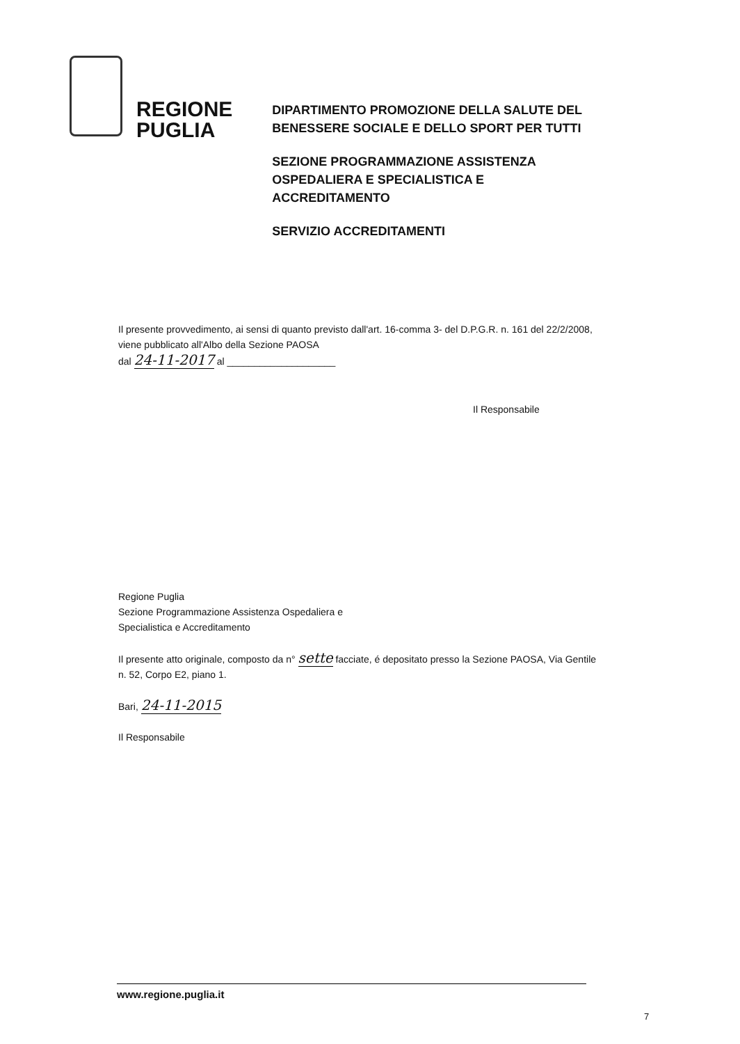REGIONE
PUGLIA
DIPARTIMENTO PROMOZIONE DELLA SALUTE DEL
BENESSERE SOCIALE E DELLO SPORT PER TUTTI
SEZIONE PROGRAMMAZIONE ASSISTENZA
OSPEDALIERA E SPECIALISTICA E
ACCREDITAMENTO
SERVIZIO ACCREDITAMENTI
Il presente provvedimento, ai sensi di quanto previsto dall'art. 16-comma 3- del D.P.G.R. n. 161 del 22/2/2008, viene pubblicato all'Albo della Sezione PAOSA
dal 24-11-2017 al ____________________
Il Responsabile
Regione Puglia
Sezione Programmazione Assistenza Ospedaliera e
Specialistica e Accreditamento
Il presente atto originale, composto da n° sette facciate, é depositato presso la Sezione PAOSA, Via Gentile n. 52, Corpo E2, piano 1.
Bari, 24-11-2015
Il Responsabile
www.regione.puglia.it
7